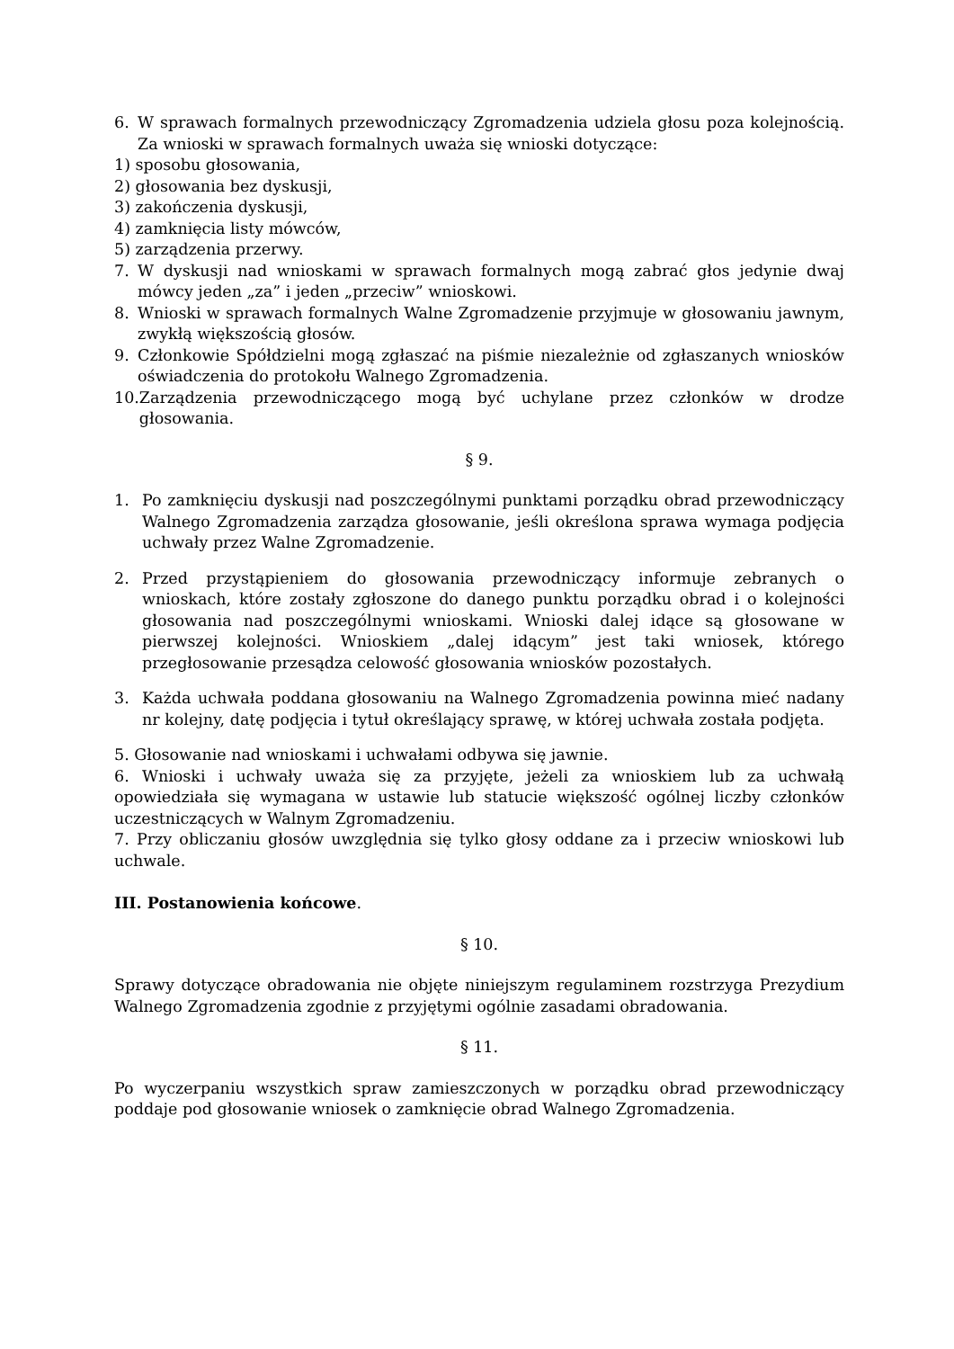6. W sprawach formalnych przewodniczący Zgromadzenia udziela głosu poza kolejnością. Za wnioski w sprawach formalnych uważa się wnioski dotyczące:
1) sposobu głosowania,
2) głosowania bez dyskusji,
3) zakończenia dyskusji,
4) zamknięcia listy mówców,
5) zarządzenia przerwy.
7. W dyskusji nad wnioskami w sprawach formalnych mogą zabrać głos jedynie dwaj mówcy jeden „za” i jeden „przeciw” wnioskowi.
8. Wnioski w sprawach formalnych Walne Zgromadzenie przyjmuje w głosowaniu jawnym, zwykłą większością głosów.
9. Członkowie Spółdzielni mogą zgłaszać na piśmie niezależnie od zgłaszanych wniosków oświadczenia do protokołu Walnego Zgromadzenia.
10. Zarządzenia przewodniczącego mogą być uchylane przez członków w drodze głosowania.
§ 9.
1. Po zamknięciu dyskusji nad poszczególnymi punktami porządku obrad przewodniczący Walnego Zgromadzenia zarządza głosowanie, jeśli określona sprawa wymaga podjęcia uchwały przez Walne Zgromadzenie.
2. Przed przystąpieniem do głosowania przewodniczący informuje zebranych o wnioskach, które zostały zgłoszone do danego punktu porządku obrad i o kolejności głosowania nad poszczególnymi wnioskami. Wnioski dalej idące są głosowane w pierwszej kolejności. Wnioskiem „dalej idącym” jest taki wniosek, którego przegłosowanie przesądza celowość głosowania wniosków pozostałych.
3. Każda uchwała poddana głosowaniu na Walnego Zgromadzenia powinna mieć nadany nr kolejny, datę podjęcia i tytuł określający sprawę, w której uchwała została podjęta.
5. Głosowanie nad wnioskami i uchwałami odbywa się jawnie.
6. Wnioski i uchwały uważa się za przyjęte, jeżeli za wnioskiem lub za uchwałą opowiedziała się wymagana w ustawie lub statucie większość ogólnej liczby członków uczestniczących w Walnym Zgromadzeniu.
7. Przy obliczaniu głosów uwzględnia się tylko głosy oddane za i przeciw wnioskowi lub uchwale.
III. Postanowienia końcowe.
§ 10.
Sprawy dotyczące obradowania nie objęte niniejszym regulaminem rozstrzyga Prezydium Walnego Zgromadzenia zgodnie z przyjętymi ogólnie zasadami obradowania.
§ 11.
Po wyczerpaniu wszystkich spraw zamieszczonych w porządku obrad przewodniczący poddaje pod głosowanie wniosek o zamknięcie obrad Walnego Zgromadzenia.